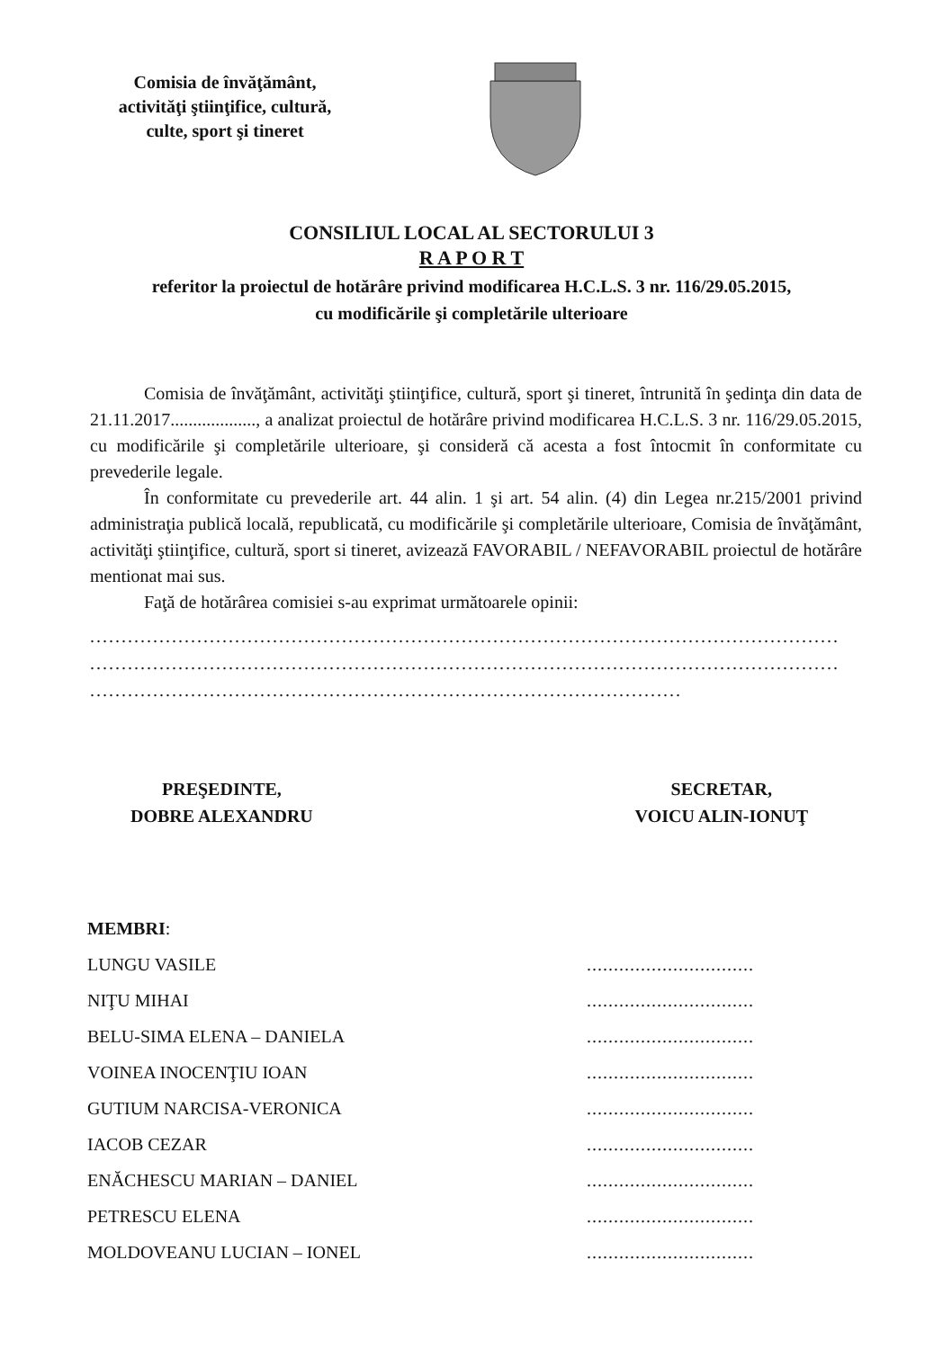Comisia de învăţământ,
activităţi ştiinţifice, cultură,
culte, sport şi tineret
CONSILIUL LOCAL AL SECTORULUI 3
R A P O R T
referitor la proiectul de hotărâre privind modificarea H.C.L.S. 3 nr. 116/29.05.2015,
cu modificările şi completările ulterioare
Comisia de învăţământ, activităţi ştiinţifice, cultură, sport şi tineret, întrunită în şedinţa din data de 21.11.2017..................., a analizat proiectul de hotărâre privind modificarea H.C.L.S. 3 nr. 116/29.05.2015, cu modificările şi completările ulterioare, şi consideră că acesta a fost întocmit în conformitate cu prevederile legale.
În conformitate cu prevederile art. 44 alin. 1 şi art. 54 alin. (4) din Legea nr.215/2001 privind administraţia publică locală, republicată, cu modificările şi completările ulterioare, Comisia de învăţământ, activităţi ştiinţifice, cultură, sport si tineret, avizează FAVORABIL / NEFAVORABIL proiectul de hotărâre mentionat mai sus.
Faţă de hotărârea comisiei s-au exprimat următoarele opinii:
.......................................................................................................................
.......................................................................................................................
..............................................................................................
PREŞEDINTE,
DOBRE ALEXANDRU
SECRETAR,
VOICU ALIN-IONUŢ
MEMBRI:
LUNGU VASILE ...............................
NIŢU MIHAI ...............................
BELU-SIMA ELENA – DANIELA ...............................
VOINEA INOCENŢIU IOAN ...............................
GUTIUM NARCISA-VERONICA ...............................
IACOB CEZAR ...............................
ENĂCHESCU MARIAN – DANIEL ...............................
PETRESCU ELENA ...............................
MOLDOVEANU LUCIAN – IONEL ...............................